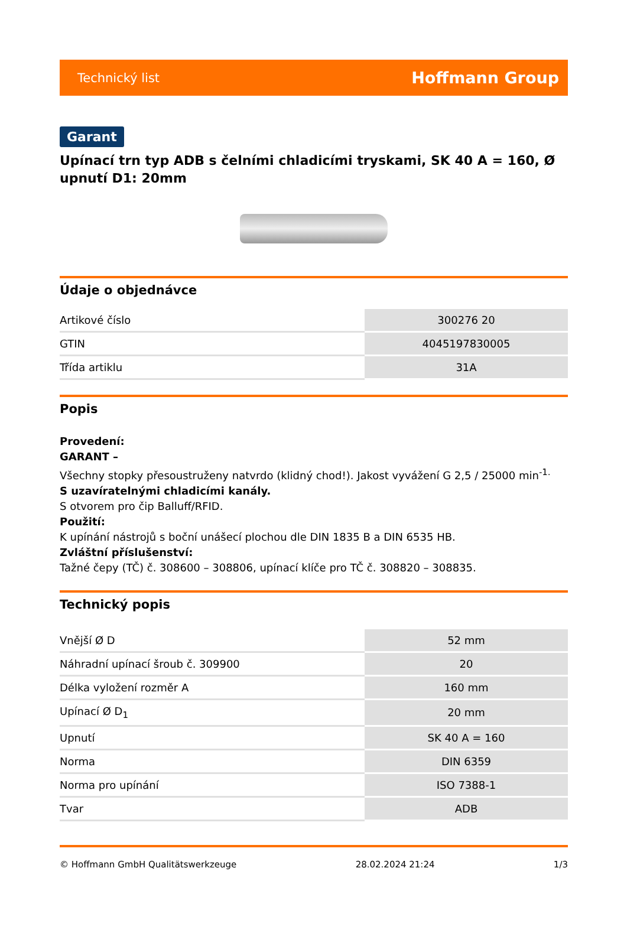Technický list Hoffmann Group
Garant
Upínací trn typ ADB s čelními chladicími tryskami, SK 40 A = 160, Ø upnutí D1: 20mm
Údaje o objednávce
| Artikové číslo | 300276 20 |
| GTIN | 4045197830005 |
| Třída artiklu | 31A |
Popis
Provedení:
GARANT –
Všechny stopky přesoustruženy natvrdo (klidný chod!). Jakost vyvážení G 2,5 / 25000 min<sup>-1.</sup>
S uzavíratelnými chladicími kanály.
S otvorem pro čip Balluff/RFID.
Použití:
K upínání nástrojů s boční unášecí plochou dle DIN 1835 B a DIN 6535 HB.
Zvláštní příslušenství:
Tažné čepy (TČ) č. 308600 – 308806, upínací klíče pro TČ č. 308820 – 308835.
Technický popis
| Vnější Ø D | 52 mm |
| Náhradní upínací šroub č. 309900 | 20 |
| Délka vyložení rozměr A | 160 mm |
| Upínací Ø D<sub>1</sub> | 20 mm |
| Upnutí | SK 40 A = 160 |
| Norma | DIN 6359 |
| Norma pro upínání | ISO 7388-1 |
| Tvar | ADB |
© Hoffmann GmbH Qualitätswerkzeuge 28.02.2024 21:24 1/3